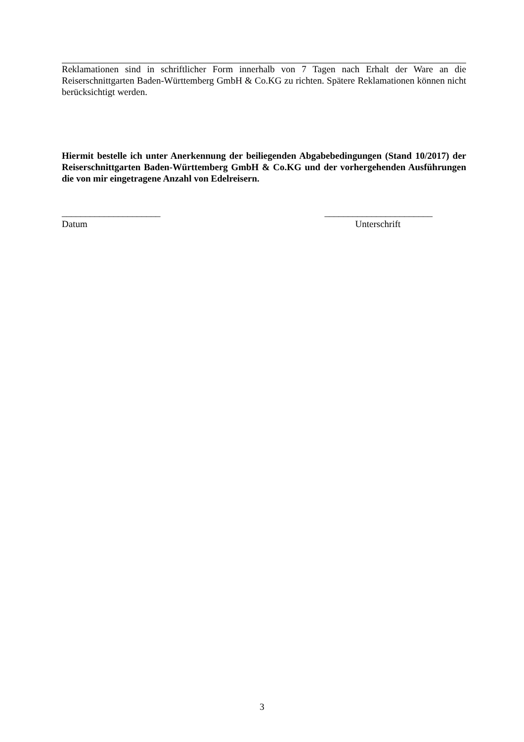Reklamationen sind in schriftlicher Form innerhalb von 7 Tagen nach Erhalt der Ware an die Reiserschnittgarten Baden-Württemberg GmbH & Co.KG zu richten. Spätere Reklamationen können nicht berücksichtigt werden.
Hiermit bestelle ich unter Anerkennung der beiliegenden Abgabebedingungen (Stand 10/2017) der Reiserschnittgarten Baden-Württemberg GmbH & Co.KG und der vorhergehenden Ausführungen die von mir eingetragene Anzahl von Edelreisern.
_____________________
Datum
_______________________
Unterschrift
3